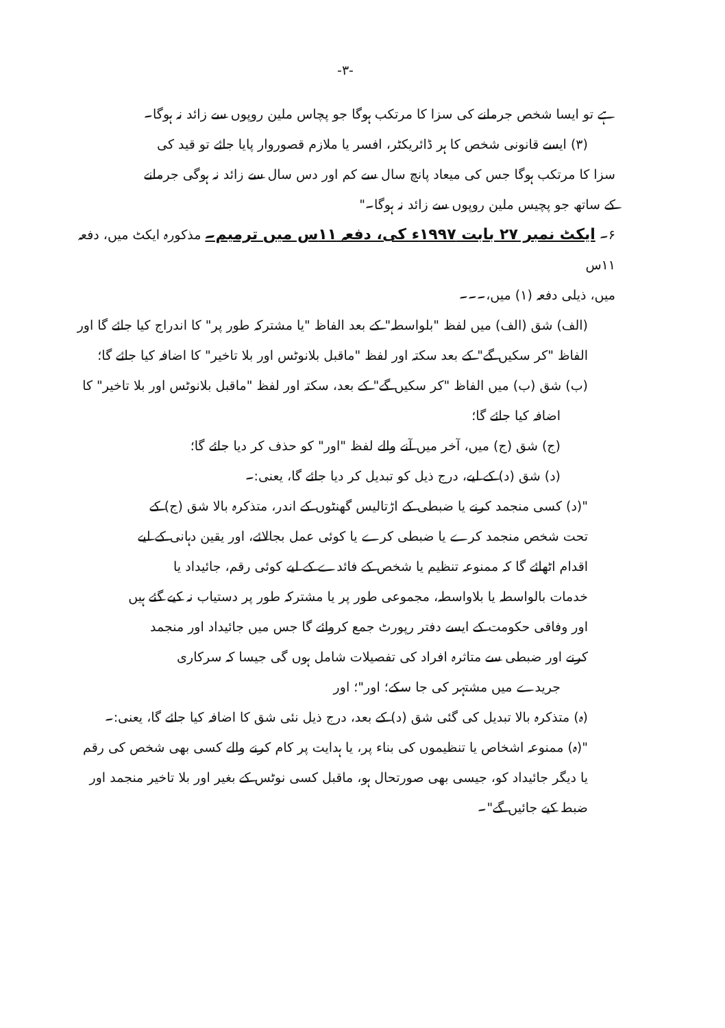-۳-
ہے تو ایسا شخص جرمانے کی سزا کا مرتکب ہوگا جو پچاس ملین روپوں سے زائد نہ ہوگا۔
(۳) ایسے قانونی شخص کا ہر ڈائریکٹر، افسر یا ملازم قصوروار پایا جائے تو قید کی
سزا کا مرتکب ہوگا جس کی میعاد پانچ سال سے کم اور دس سال سے زائد نہ ہوگی جرمانے
کے ساتھ جو پچیس ملین روپوں سے زائد نہ ہوگا۔"
۶۔ ایکٹ نمبر ۲۷ بابت ۱۹۹۷ء کی، دفعہ ۱۱س میں ترمیم۔ مذکورہ ایکٹ میں، دفعہ ۱۱س
میں، ذیلی دفعہ (۱) میں،۔۔۔
(الف) شق (الف) میں لفظ "بلواسطہ" کے بعد الفاظ "یا مشترکہ طور پر" کا اندراج کیا جائے گا اور
الفاظ "کر سکیں گے" کے بعد سکتہ اور لفظ "ماقبل بلانوٹس اور بلا تاخیر" کا اضافہ کیا جائے گا؛
(ب) شق (ب) میں الفاظ "کر سکیں گے" کے بعد، سکتہ اور لفظ "ماقبل بلانوٹس اور بلا تاخیر" کا
اضافہ کیا جائے گا؛
(ج) شق (ج) میں، آخر میں آنے والے لفظ "اور" کو حذف کر دیا جائے گا؛
(د) شق (د) کے لیے، درج ذیل کو تبدیل کر دیا جائے گا، یعنی:۔
"(د) کسی منجمد کرنے یا ضبطی کے اڑتالیس گھنٹوں کے اندر، متذکرہ بالا شق (ج) کے
تحت شخص منجمد کرے یا ضبطی کرے یا کوئی عمل بجالائے، اور یقین دہانی کے لیے
اقدام اٹھائے گا کہ ممنوعہ تنظیم یا شخص کے فائدے کے لیے کوئی رقم، جائیداد یا
خدمات بالواسطہ یا بلاواسطہ، مجموعی طور پر یا مشترکہ طور پر دستیاب نہ کیے گئے ہیں
اور وفاقی حکومت کے ایسے دفتر رپورٹ جمع کروائے گا جس میں جائیداد اور منجمد
کرنے اور ضبطی سے متاثرہ افراد کی تفصیلات شامل ہوں گی جیسا کہ سرکاری
جریدے میں مشتہر کی جا سکے؛ اور"؛ اور
(ہ) متذکرہ بالا تبدیل کی گئی شق (د) کے بعد، درج ذیل نئی شق کا اضافہ کیا جائے گا، یعنی:۔
"(ہ) ممنوعہ اشخاص یا تنظیموں کی بناء پر، یا ہدایت پر کام کرنے والے کسی بھی شخص کی رقم
یا دیگر جائیداد کو، جیسی بھی صورتحال ہو، ماقبل کسی نوٹس کے بغیر اور بلا تاخیر منجمد اور
ضبط کیے جائیں گے"۔